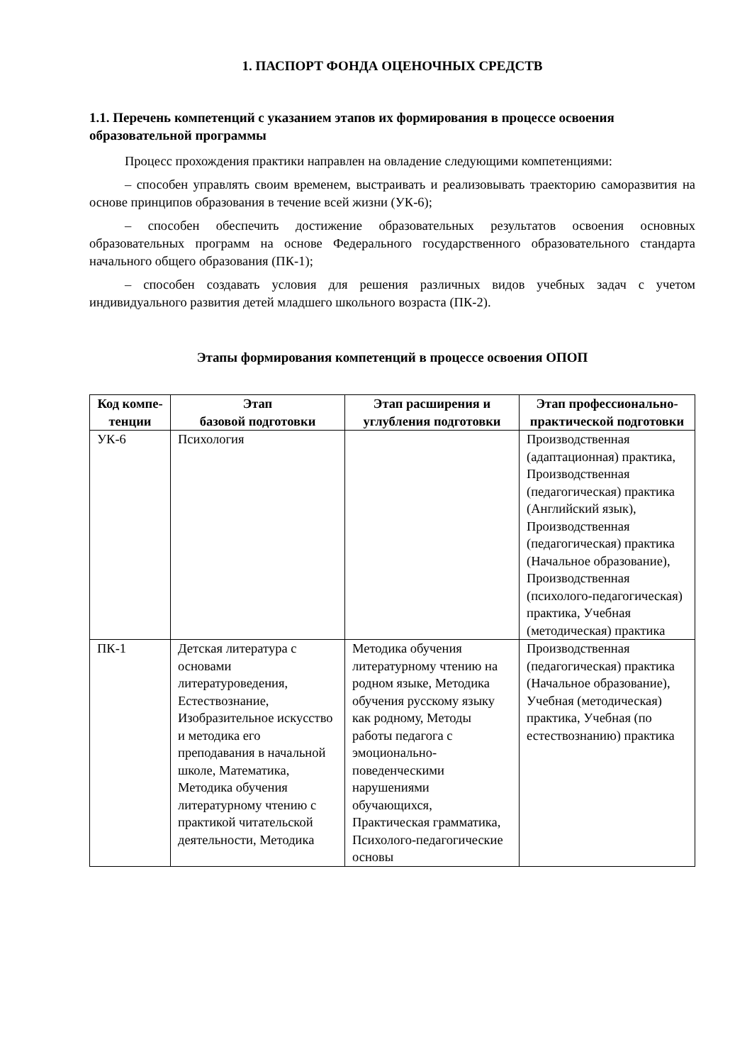1. ПАСПОРТ ФОНДА ОЦЕНОЧНЫХ СРЕДСТВ
1.1. Перечень компетенций с указанием этапов их формирования в процессе освоения образовательной программы
Процесс прохождения практики направлен на овладение следующими компетенциями:
– способен управлять своим временем, выстраивать и реализовывать траекторию саморазвития на основе принципов образования в течение всей жизни (УК-6);
– способен обеспечить достижение образовательных результатов освоения основных образовательных программ на основе Федерального государственного образовательного стандарта начального общего образования (ПК-1);
– способен создавать условия для решения различных видов учебных задач с учетом индивидуального развития детей младшего школьного возраста (ПК-2).
Этапы формирования компетенций в процессе освоения ОПОП
| Код компе-тенции | Этап базовой подготовки | Этап расширения и углубления подготовки | Этап профессионально-практической подготовки |
| --- | --- | --- | --- |
| УК-6 | Психология | | Производственная (адаптационная) практика, Производственная (педагогическая) практика (Английский язык), Производственная (педагогическая) практика (Начальное образование), Производственная (психолого-педагогическая) практика, Учебная (методическая) практика |
| ПК-1 | Детская литература с основами литературоведения, Естествознание, Изобразительное искусство и методика его преподавания в начальной школе, Математика, Методика обучения литературному чтению с практикой читательской деятельности, Методика | Методика обучения литературному чтению на родном языке, Методика обучения русскому языку как родному, Методы работы педагога с эмоционально-поведенческими нарушениями обучающихся, Практическая грамматика, Психолого-педагогические основы | Производственная (педагогическая) практика (Начальное образование), Учебная (методическая) практика, Учебная (по естествознанию) практика |